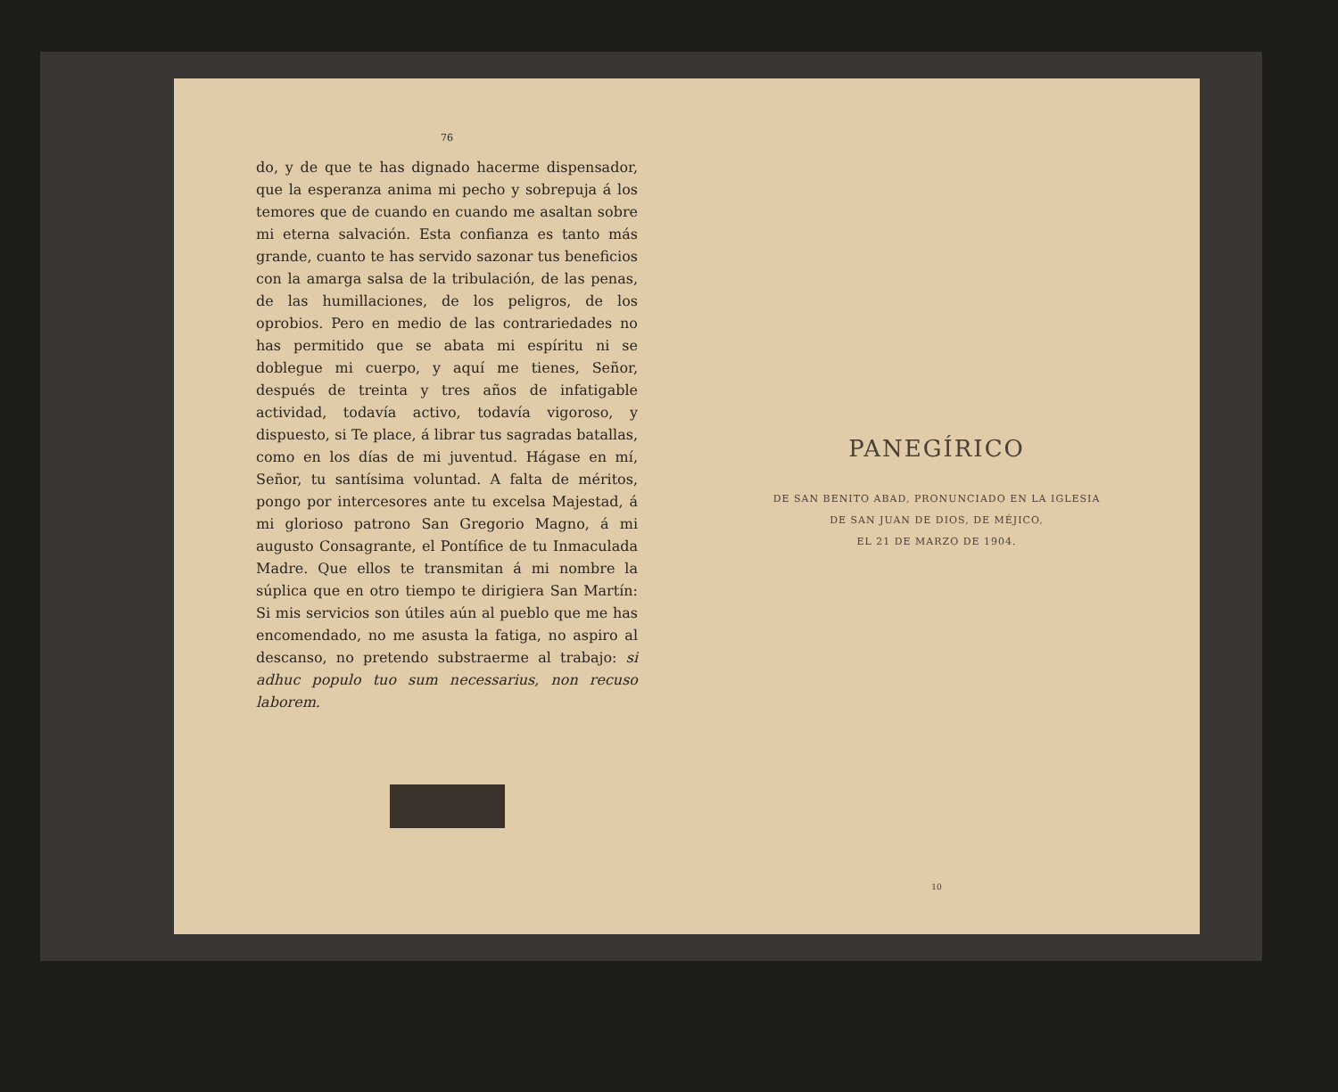76
do, y de que te has dignado hacerme dispensador, que la esperanza anima mi pecho y sobrepuja á los temores que de cuando en cuando me asaltan sobre mi eterna salvación. Esta confianza es tanto más grande, cuanto te has servido sazonar tus beneficios con la amarga salsa de la tribulación, de las penas, de las humillaciones, de los peligros, de los oprobios. Pero en medio de las contrariedades no has permitido que se abata mi espíritu ni se doblegue mi cuerpo, y aquí me tienes, Señor, después de treinta y tres años de infatigable actividad, todavía activo, todavía vigoroso, y dispuesto, si Te place, á librar tus sagradas batallas, como en los días de mi juventud. Hágase en mí, Señor, tu santísima voluntad. A falta de méritos, pongo por intercesores ante tu excelsa Majestad, á mi glorioso patrono San Gregorio Magno, á mi augusto Consagrante, el Pontífice de tu Inmaculada Madre. Que ellos te transmitan á mi nombre la súplica que en otro tiempo te dirigiera San Martín: Si mis servicios son útiles aún al pueblo que me has encomendado, no me asusta la fatiga, no aspiro al descanso, no pretendo substraerme al trabajo: si adhuc populo tuo sum necessarius, non recuso laborem.
PANEGÍRICO
DE SAN BENITO ABAD, PRONUNCIADO EN LA IGLESIA
DE SAN JUAN DE DIOS, DE MÉJICO,
EL 21 DE MARZO DE 1904.
10